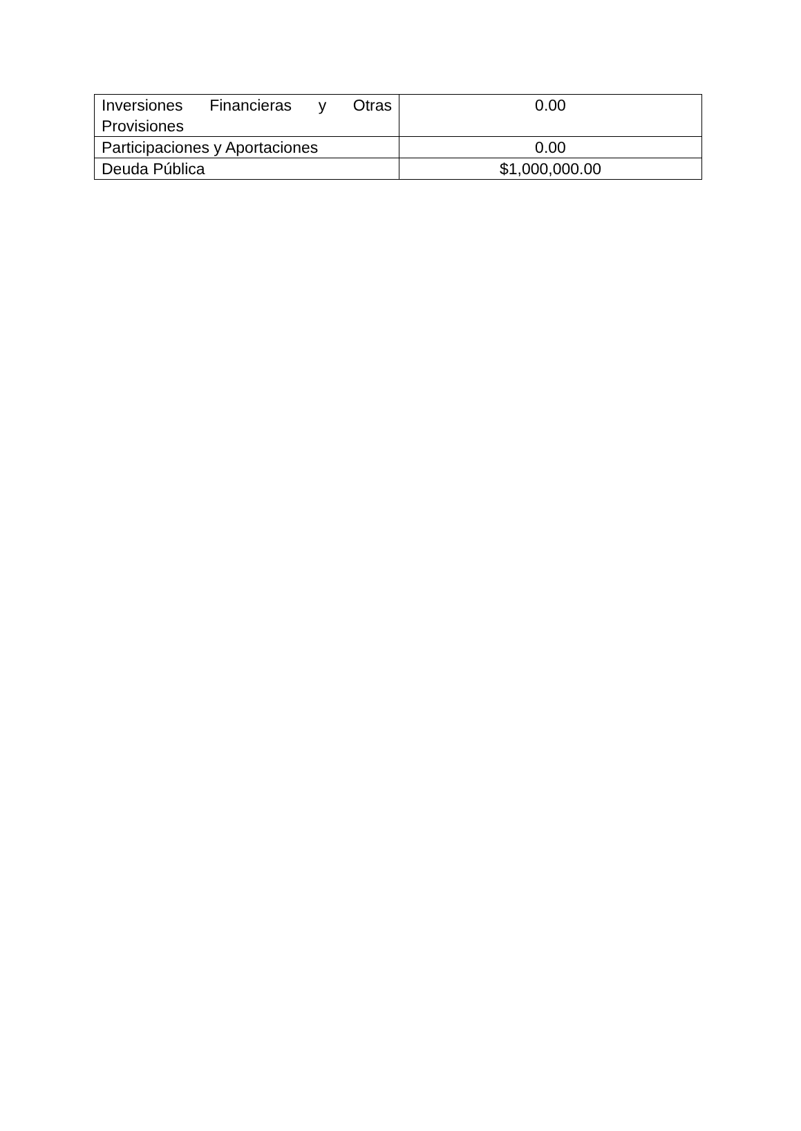| Inversiones Financieras y Otras Provisiones | 0.00 |
| Participaciones y Aportaciones | 0.00 |
| Deuda Pública | $1,000,000.00 |